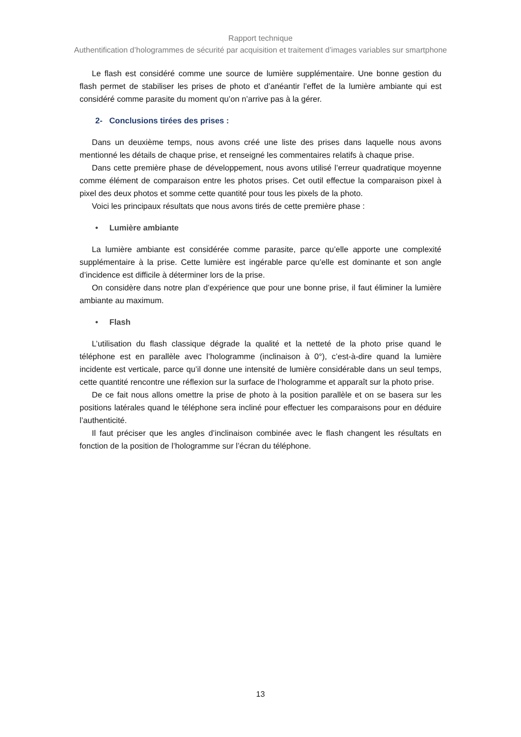Rapport technique
Authentification d’hologrammes de sécurité par acquisition et traitement d’images variables sur smartphone
Le flash est considéré comme une source de lumière supplémentaire. Une bonne gestion du flash permet de stabiliser les prises de photo et d’anéantir l’effet de la lumière ambiante qui est considéré comme parasite du moment qu’on n’arrive pas à la gérer.
2- Conclusions tirées des prises :
Dans un deuxième temps, nous avons créé une liste des prises dans laquelle nous avons mentionné les détails de chaque prise, et renseigné les commentaires relatifs à chaque prise.
Dans cette première phase de développement, nous avons utilisé l’erreur quadratique moyenne comme élément de comparaison entre les photos prises. Cet outil effectue la comparaison pixel à pixel des deux photos et somme cette quantité pour tous les pixels de la photo.
Voici les principaux résultats que nous avons tirés de cette première phase :
• Lumière ambiante
La lumière ambiante est considérée comme parasite, parce qu’elle apporte une complexité supplémentaire à la prise. Cette lumière est ingérable parce qu’elle est dominante et son angle d’incidence est difficile à déterminer lors de la prise.
On considère dans notre plan d’expérience que pour une bonne prise, il faut éliminer la lumière ambiante au maximum.
• Flash
L’utilisation du flash classique dégrade la qualité et la netteté de la photo prise quand le téléphone est en parallèle avec l’hologramme (inclinaison à 0°), c’est-à-dire quand la lumière incidente est verticale, parce qu’il donne une intensité de lumière considérable dans un seul temps, cette quantité rencontre une réflexion sur la surface de l’hologramme et apparaît sur la photo prise.
De ce fait nous allons omettre la prise de photo à la position parallèle et on se basera sur les positions latérales quand le téléphone sera incliné pour effectuer les comparaisons pour en déduire l’authenticité.
Il faut préciser que les angles d’inclinaison combinée avec le flash changent les résultats en fonction de la position de l’hologramme sur l’écran du téléphone.
13